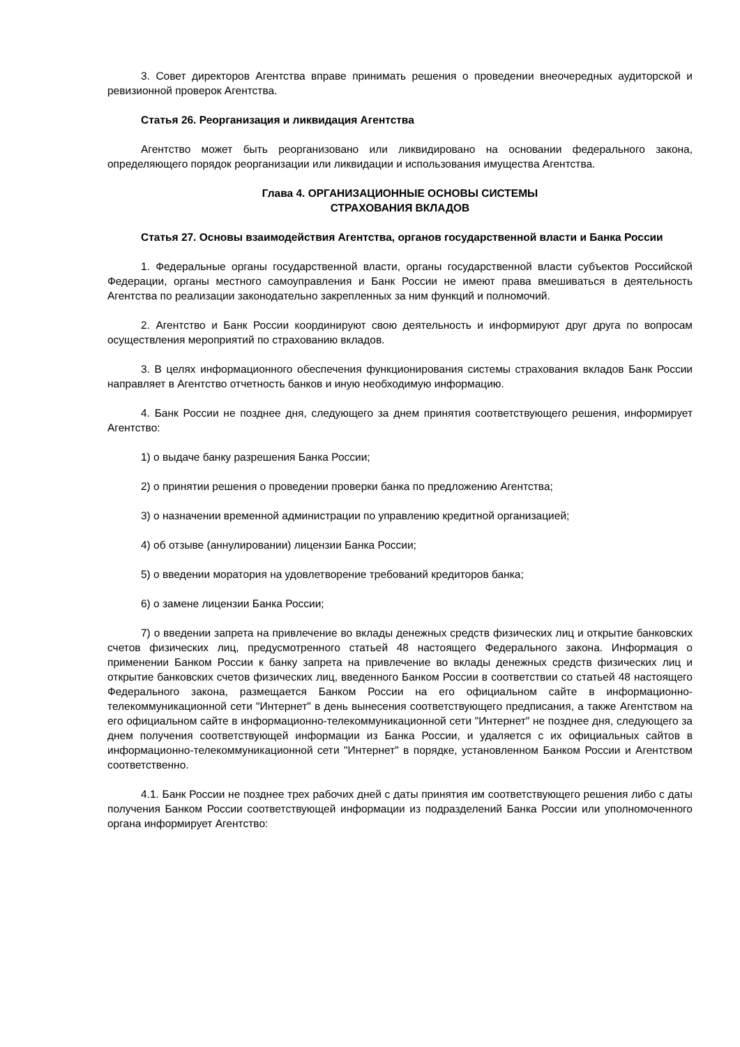3. Совет директоров Агентства вправе принимать решения о проведении внеочередных аудиторской и ревизионной проверок Агентства.
Статья 26. Реорганизация и ликвидация Агентства
Агентство может быть реорганизовано или ликвидировано на основании федерального закона, определяющего порядок реорганизации или ликвидации и использования имущества Агентства.
Глава 4. ОРГАНИЗАЦИОННЫЕ ОСНОВЫ СИСТЕМЫ
СТРАХОВАНИЯ ВКЛАДОВ
Статья 27. Основы взаимодействия Агентства, органов государственной власти и Банка России
1. Федеральные органы государственной власти, органы государственной власти субъектов Российской Федерации, органы местного самоуправления и Банк России не имеют права вмешиваться в деятельность Агентства по реализации законодательно закрепленных за ним функций и полномочий.
2. Агентство и Банк России координируют свою деятельность и информируют друг друга по вопросам осуществления мероприятий по страхованию вкладов.
3. В целях информационного обеспечения функционирования системы страхования вкладов Банк России направляет в Агентство отчетность банков и иную необходимую информацию.
4. Банк России не позднее дня, следующего за днем принятия соответствующего решения, информирует Агентство:
1) о выдаче банку разрешения Банка России;
2) о принятии решения о проведении проверки банка по предложению Агентства;
3) о назначении временной администрации по управлению кредитной организацией;
4) об отзыве (аннулировании) лицензии Банка России;
5) о введении моратория на удовлетворение требований кредиторов банка;
6) о замене лицензии Банка России;
7) о введении запрета на привлечение во вклады денежных средств физических лиц и открытие банковских счетов физических лиц, предусмотренного статьей 48 настоящего Федерального закона. Информация о применении Банком России к банку запрета на привлечение во вклады денежных средств физических лиц и открытие банковских счетов физических лиц, введенного Банком России в соответствии со статьей 48 настоящего Федерального закона, размещается Банком России на его официальном сайте в информационно-телекоммуникационной сети "Интернет" в день вынесения соответствующего предписания, а также Агентством на его официальном сайте в информационно-телекоммуникационной сети "Интернет" не позднее дня, следующего за днем получения соответствующей информации из Банка России, и удаляется с их официальных сайтов в информационно-телекоммуникационной сети "Интернет" в порядке, установленном Банком России и Агентством соответственно.
4.1. Банк России не позднее трех рабочих дней с даты принятия им соответствующего решения либо с даты получения Банком России соответствующей информации из подразделений Банка России или уполномоченного органа информирует Агентство: